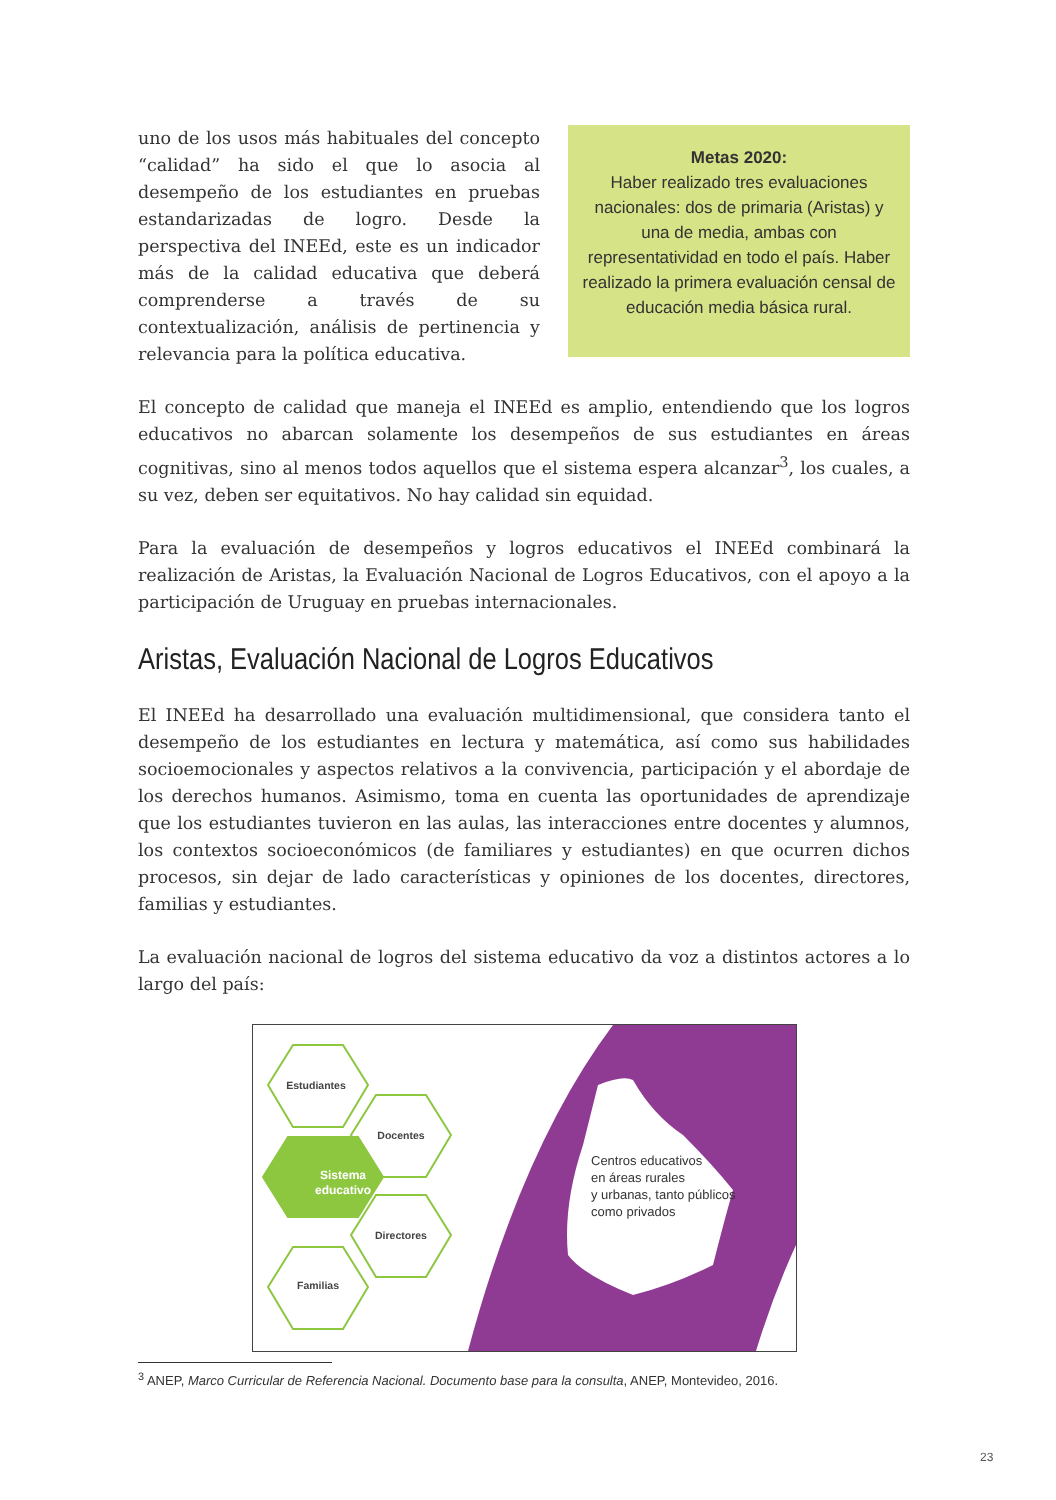uno de los usos más habituales del concepto “calidad” ha sido el que lo asocia al desempeño de los estudiantes en pruebas estandarizadas de logro. Desde la perspectiva del INEEd, este es un indicador más de la calidad educativa que deberá comprenderse a través de su contextualización, análisis de pertinencia y relevancia para la política educativa.
Metas 2020:
Haber realizado tres evaluaciones nacionales: dos de primaria (Aristas) y una de media, ambas con representatividad en todo el país. Haber realizado la primera evaluación censal de educación media básica rural.
El concepto de calidad que maneja el INEEd es amplio, entendiendo que los logros educativos no abarcan solamente los desempeños de sus estudiantes en áreas cognitivas, sino al menos todos aquellos que el sistema espera alcanzar<sup>3</sup>, los cuales, a su vez, deben ser equitativos. No hay calidad sin equidad.
Para la evaluación de desempeños y logros educativos el INEEd combinará la realización de Aristas, la Evaluación Nacional de Logros Educativos, con el apoyo a la participación de Uruguay en pruebas internacionales.
Aristas, Evaluación Nacional de Logros Educativos
El INEEd ha desarrollado una evaluación multidimensional, que considera tanto el desempeño de los estudiantes en lectura y matemática, así como sus habilidades socioemocionales y aspectos relativos a la convivencia, participación y el abordaje de los derechos humanos. Asimismo, toma en cuenta las oportunidades de aprendizaje que los estudiantes tuvieron en las aulas, las interacciones entre docentes y alumnos, los contextos socioeconómicos (de familiares y estudiantes) en que ocurren dichos procesos, sin dejar de lado características y opiniones de los docentes, directores, familias y estudiantes.
La evaluación nacional de logros del sistema educativo da voz a distintos actores a lo largo del país:
Centros educativos
en áreas rurales
y urbanas, tanto públicos
como privados
Estudiantes
Docentes
Sistema
educativo
Directores
Familias
<sup>3</sup> ANEP, Marco Curricular de Referencia Nacional. Documento base para la consulta, ANEP, Montevideo, 2016.
23